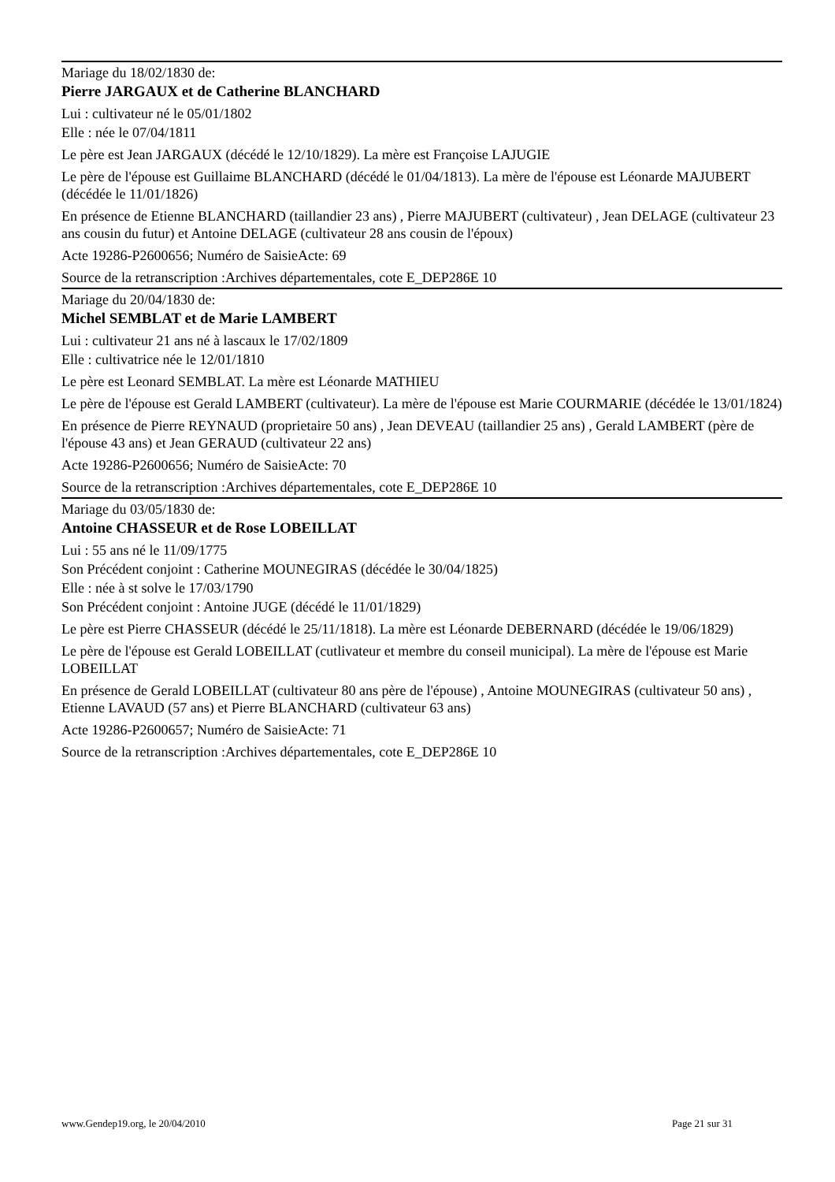Mariage du 18/02/1830 de:
Pierre JARGAUX et de Catherine BLANCHARD
Lui : cultivateur né le 05/01/1802
Elle : née le 07/04/1811
Le père est Jean JARGAUX (décédé le 12/10/1829). La mère est Françoise LAJUGIE
Le père de l'épouse est Guillaime BLANCHARD (décédé le 01/04/1813). La mère de l'épouse est Léonarde MAJUBERT (décédée le 11/01/1826)
En présence de Etienne BLANCHARD (taillandier 23 ans) , Pierre MAJUBERT (cultivateur) , Jean DELAGE (cultivateur 23 ans cousin du futur) et Antoine DELAGE (cultivateur 28 ans cousin de l'époux)
Acte 19286-P2600656; Numéro de SaisieActe: 69
Source de la retranscription :Archives départementales, cote E_DEP286E 10
Mariage du 20/04/1830 de:
Michel SEMBLAT et de Marie LAMBERT
Lui : cultivateur 21 ans né à lascaux le 17/02/1809
Elle : cultivatrice née le 12/01/1810
Le père est Leonard SEMBLAT. La mère est Léonarde MATHIEU
Le père de l'épouse est Gerald LAMBERT (cultivateur). La mère de l'épouse est Marie COURMARIE (décédée le 13/01/1824)
En présence de Pierre REYNAUD (proprietaire 50 ans) , Jean DEVEAU (taillandier 25 ans) , Gerald LAMBERT (père de l'épouse 43 ans) et Jean GERAUD (cultivateur 22 ans)
Acte 19286-P2600656; Numéro de SaisieActe: 70
Source de la retranscription :Archives départementales, cote E_DEP286E 10
Mariage du 03/05/1830 de:
Antoine CHASSEUR et de Rose LOBEILLAT
Lui : 55 ans né le 11/09/1775
Son Précédent conjoint : Catherine MOUNEGIRAS (décédée le 30/04/1825)
Elle : née à st solve le 17/03/1790
Son Précédent conjoint : Antoine JUGE (décédé le 11/01/1829)
Le père est Pierre CHASSEUR (décédé le 25/11/1818). La mère est Léonarde DEBERNARD (décédée le 19/06/1829)
Le père de l'épouse est Gerald LOBEILLAT (cutlivateur et membre du conseil municipal). La mère de l'épouse est Marie LOBEILLAT
En présence de Gerald LOBEILLAT (cultivateur 80 ans père de l'épouse) , Antoine MOUNEGIRAS (cultivateur 50 ans) , Etienne LAVAUD (57 ans) et Pierre BLANCHARD (cultivateur 63 ans)
Acte 19286-P2600657; Numéro de SaisieActe: 71
Source de la retranscription :Archives départementales, cote E_DEP286E 10
www.Gendep19.org, le 20/04/2010 Page 21 sur 31